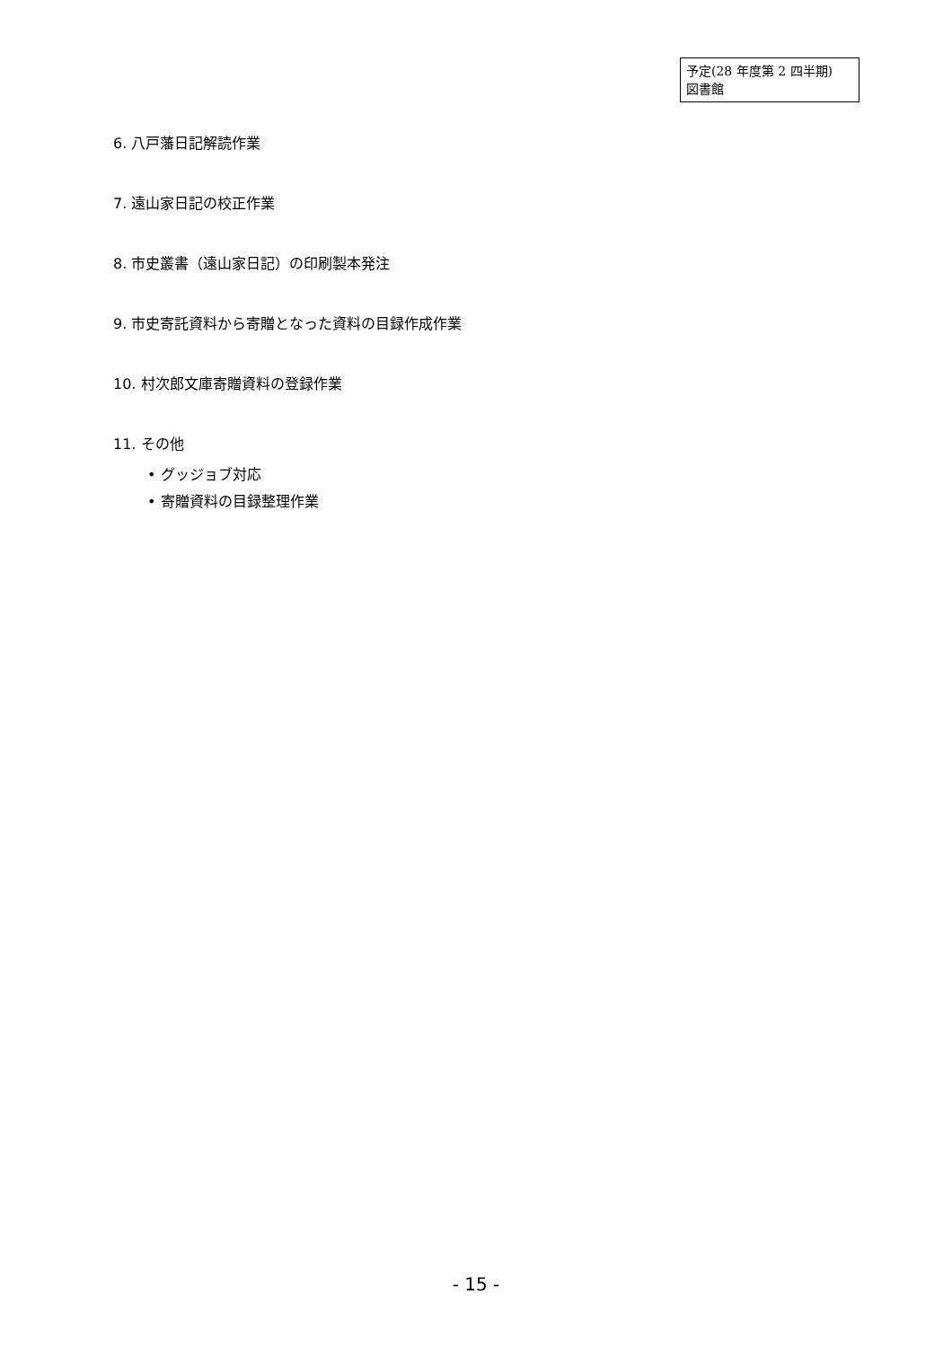予定(28 年度第 2 四半期)
図書館
6. 八戸藩日記解読作業
7. 遠山家日記の校正作業
8. 市史叢書（遠山家日記）の印刷製本発注
9. 市史寄託資料から寄贈となった資料の目録作成作業
10. 村次郎文庫寄贈資料の登録作業
11. その他
• グッジョブ対応
• 寄贈資料の目録整理作業
- 15 -